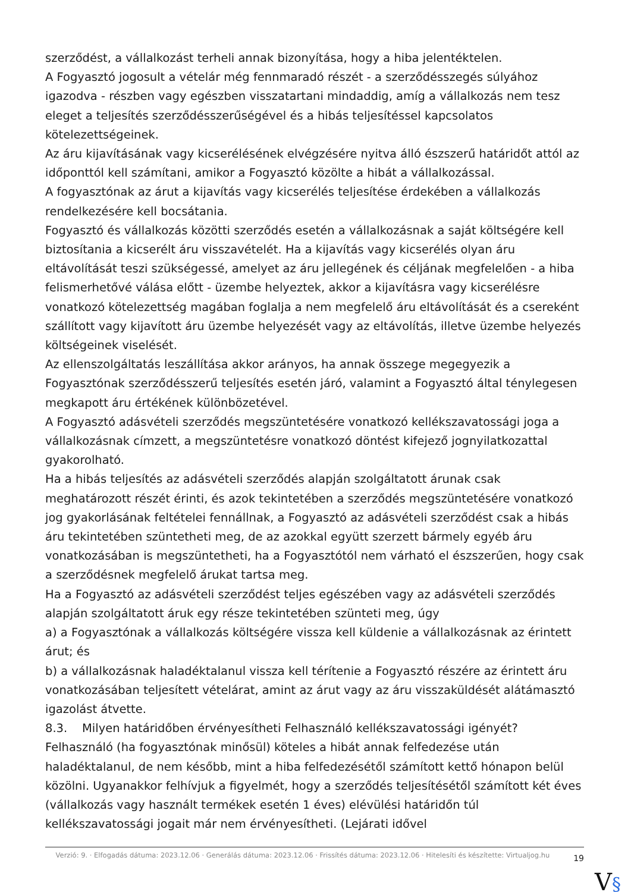szerződést, a vállalkozást terheli annak bizonyítása, hogy a hiba jelentéktelen.
A Fogyasztó jogosult a vételár még fennmaradó részét - a szerződésszegés súlyához igazodva - részben vagy egészben visszatartani mindaddig, amíg a vállalkozás nem tesz eleget a teljesítés szerződésszerűségével és a hibás teljesítéssel kapcsolatos kötelezettségeinek.
Az áru kijavításának vagy kicserélésének elvégzésére nyitva álló észszerű határidőt attól az időponttól kell számítani, amikor a Fogyasztó közölte a hibát a vállalkozással.
A fogyasztónak az árut a kijavítás vagy kicserélés teljesítése érdekében a vállalkozás rendelkezésére kell bocsátania.
Fogyasztó és vállalkozás közötti szerződés esetén a vállalkozásnak a saját költségére kell biztosítania a kicserélt áru visszavételét. Ha a kijavítás vagy kicserélés olyan áru eltávolítását teszi szükségessé, amelyet az áru jellegének és céljának megfelelően - a hiba felismerhetővé válása előtt - üzembe helyeztek, akkor a kijavításra vagy kicserélésre vonatkozó kötelezettség magában foglalja a nem megfelelő áru eltávolítását és a csereként szállított vagy kijavított áru üzembe helyezését vagy az eltávolítás, illetve üzembe helyezés költségeinek viselését.
Az ellenszolgáltatás leszállítása akkor arányos, ha annak összege megegyezik a Fogyasztónak szerződésszerű teljesítés esetén járó, valamint a Fogyasztó által ténylegesen megkapott áru értékének különbözetével.
A Fogyasztó adásvételi szerződés megszüntetésére vonatkozó kellékszavatossági joga a vállalkozásnak címzett, a megszüntetésre vonatkozó döntést kifejező jognyilatkozattal gyakorolható.
Ha a hibás teljesítés az adásvételi szerződés alapján szolgáltatott árunak csak meghatározott részét érinti, és azok tekintetében a szerződés megszüntetésére vonatkozó jog gyakorlásának feltételei fennállnak, a Fogyasztó az adásvételi szerződést csak a hibás áru tekintetében szüntetheti meg, de az azokkal együtt szerzett bármely egyéb áru vonatkozásában is megszüntetheti, ha a Fogyasztótól nem várható el észszerűen, hogy csak a szerződésnek megfelelő árukat tartsa meg.
Ha a Fogyasztó az adásvételi szerződést teljes egészében vagy az adásvételi szerződés alapján szolgáltatott áruk egy része tekintetében szünteti meg, úgy
a) a Fogyasztónak a vállalkozás költségére vissza kell küldenie a vállalkozásnak az érintett árut; és
b) a vállalkozásnak haladéktalanul vissza kell térítenie a Fogyasztó részére az érintett áru vonatkozásában teljesített vételárat, amint az árut vagy az áru visszaküldését alátámasztó igazolást átvette.
8.3. Milyen határidőben érvényesítheti Felhasználó kellékszavatossági igényét?
Felhasználó (ha fogyasztónak minősül) köteles a hibát annak felfedezése után haladéktalanul, de nem később, mint a hiba felfedezésétől számított kettő hónapon belül közölni. Ugyanakkor felhívjuk a figyelmét, hogy a szerződés teljesítésétől számított két éves (vállalkozás vagy használt termékek esetén 1 éves) elévülési határidőn túl kellékszavatossági jogait már nem érvényesítheti. (Lejárati idővel
Verzió: 9. · Elfogadás dátuma: 2023.12.06 · Generálás dátuma: 2023.12.06 · Frissítés dátuma: 2023.12.06 · Hitelesíti és készítette: Virtualjog.hu
19
V§